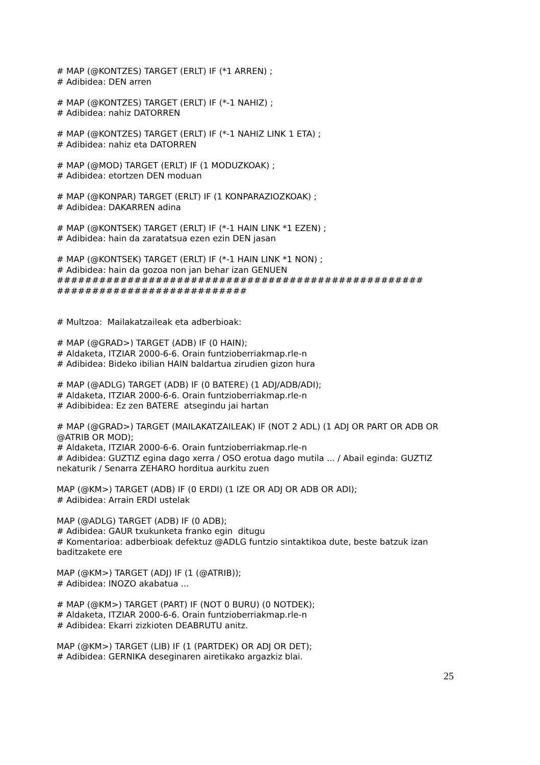# MAP (@KONTZES) TARGET (ERLT) IF (*1 ARREN) ;
# Adibidea: DEN arren
# MAP (@KONTZES) TARGET (ERLT) IF (*-1 NAHIZ) ;
# Adibidea: nahiz DATORREN
# MAP (@KONTZES) TARGET (ERLT) IF (*-1 NAHIZ LINK 1 ETA) ;
# Adibidea: nahiz eta DATORREN
# MAP (@MOD) TARGET (ERLT) IF (1 MODUZKOAK) ;
# Adibidea: etortzen DEN moduan
# MAP (@KONPAR) TARGET (ERLT) IF (1 KONPARAZIOZKOAK) ;
# Adibidea: DAKARREN adina
# MAP (@KONTSEK) TARGET (ERLT) IF (*-1 HAIN LINK *1 EZEN) ;
# Adibidea: hain da zaratatsua ezen ezin DEN jasan
# MAP (@KONTSEK) TARGET (ERLT) IF (*-1 HAIN LINK *1 NON) ;
# Adibidea: hain da gozoa non jan behar izan GENUEN
####################################################
###########################
# Multzoa: Mailakatzaileak eta adberbioak:
# MAP (@GRAD>) TARGET (ADB) IF (0 HAIN);
# Aldaketa, ITZIAR 2000-6-6. Orain funtzioberriakmap.rle-n
# Adibidea: Bideko ibilian HAIN baldartua zirudien gizon hura
# MAP (@ADLG) TARGET (ADB) IF (0 BATERE) (1 ADJ/ADB/ADI);
# Aldaketa, ITZIAR 2000-6-6. Orain funtzioberriakmap.rle-n
# Adibibidea: Ez zen BATERE atsegindu jai hartan
# MAP (@GRAD>) TARGET (MAILAKATZAILEAK) IF (NOT 2 ADL) (1 ADJ OR PART OR ADB OR @ATRIB OR MOD);
# Aldaketa, ITZIAR 2000-6-6. Orain funtzioberriakmap.rle-n
# Adibidea: GUZTIZ egina dago xerra / OSO erotua dago mutila ... / Abail eginda: GUZTIZ nekaturik / Senarra ZEHARO horditua aurkitu zuen
MAP (@KM>) TARGET (ADB) IF (0 ERDI) (1 IZE OR ADJ OR ADB OR ADI);
# Adibidea: Arrain ERDI ustelak
MAP (@ADLG) TARGET (ADB) IF (0 ADB);
# Adibidea: GAUR txukunketa franko egin ditugu
# Komentarioa: adberbioak defektuz @ADLG funtzio sintaktikoa dute, beste batzuk izan baditzakete ere
MAP (@KM>) TARGET (ADJ) IF (1 (@ATRIB));
# Adibidea: INOZO akabatua ...
# MAP (@KM>) TARGET (PART) IF (NOT 0 BURU) (0 NOTDEK);
# Aldaketa, ITZIAR 2000-6-6. Orain funtzioberriakmap.rle-n
# Adibidea: Ekarri zizkioten DEABRUTU anitz.
MAP (@KM>) TARGET (LIB) IF (1 (PARTDEK) OR ADJ OR DET);
# Adibidea: GERNIKA deseginaren airetikako argazkiz blai.
25